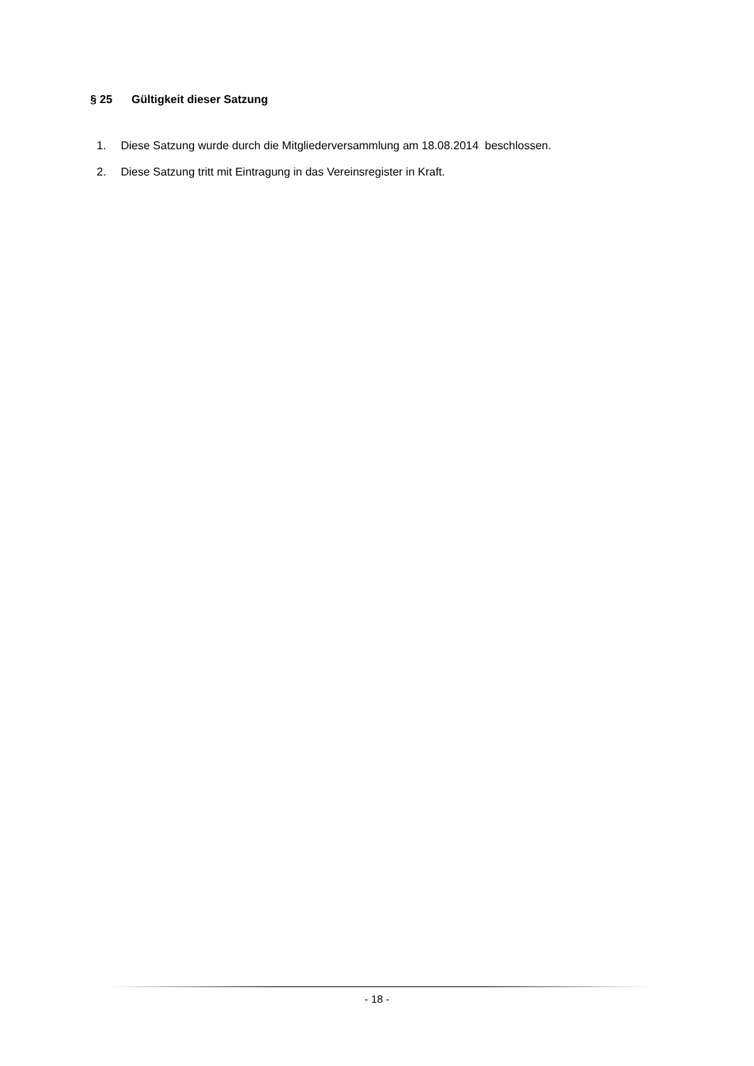§ 25 Gültigkeit dieser Satzung
1. Diese Satzung wurde durch die Mitgliederversammlung am 18.08.2014 beschlossen.
2. Diese Satzung tritt mit Eintragung in das Vereinsregister in Kraft.
- 18 -